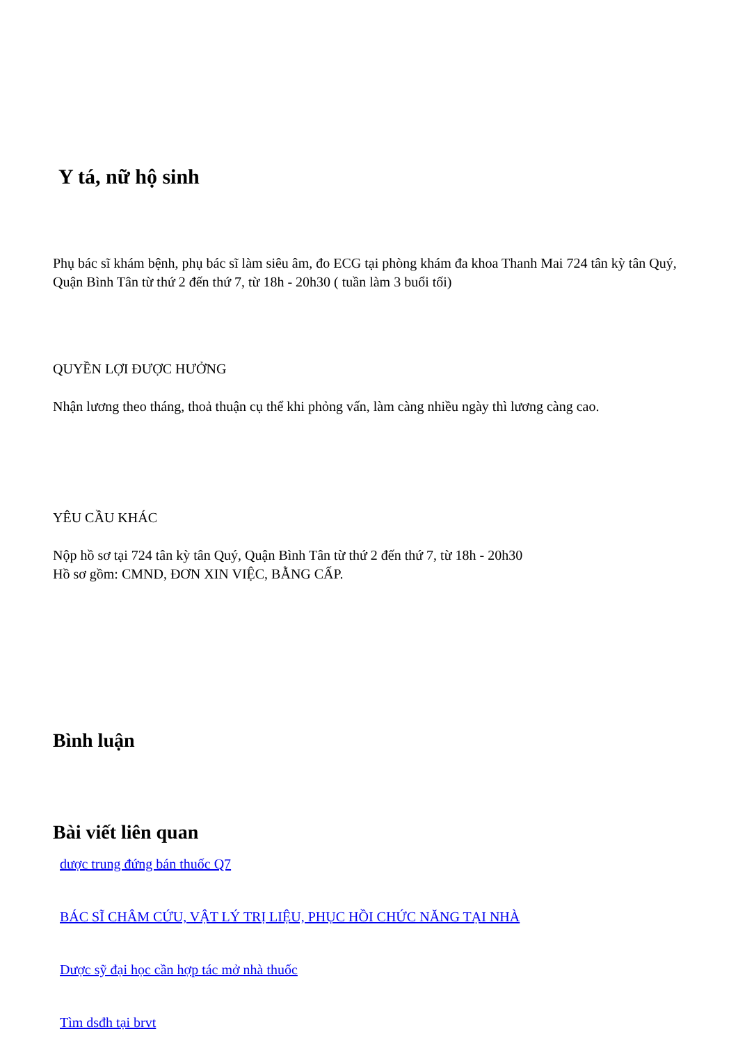Y tá, nữ hộ sinh
Phụ bác sĩ khám bệnh, phụ bác sĩ làm siêu âm, đo ECG tại phòng khám đa khoa Thanh Mai 724 tân kỳ tân Quý, Quận Bình Tân từ thứ 2 đến thứ 7, từ 18h - 20h30 ( tuần làm 3 buổi tối)
QUYỀN LỢI ĐƯỢC HƯỞNG
Nhận lương theo tháng, thoả thuận cụ thể khi phỏng vấn, làm càng nhiều ngày thì lương càng cao.
YÊU CẦU KHÁC
Nộp hồ sơ tại 724 tân kỳ tân Quý, Quận Bình Tân từ thứ 2 đến thứ 7, từ 18h - 20h30
Hồ sơ gồm: CMND, ĐƠN XIN VIỆC, BẰNG CẤP.
Bình luận
Bài viết liên quan
dược trung đứng bán thuốc Q7
BÁC SĨ CHÂM CỨU, VẬT LÝ TRỊ LIỆU, PHỤC HỒI CHỨC NĂNG TẠI NHÀ
Dược sỹ đại học cần hợp tác mở nhà thuốc
Tìm dsđh tại brvt